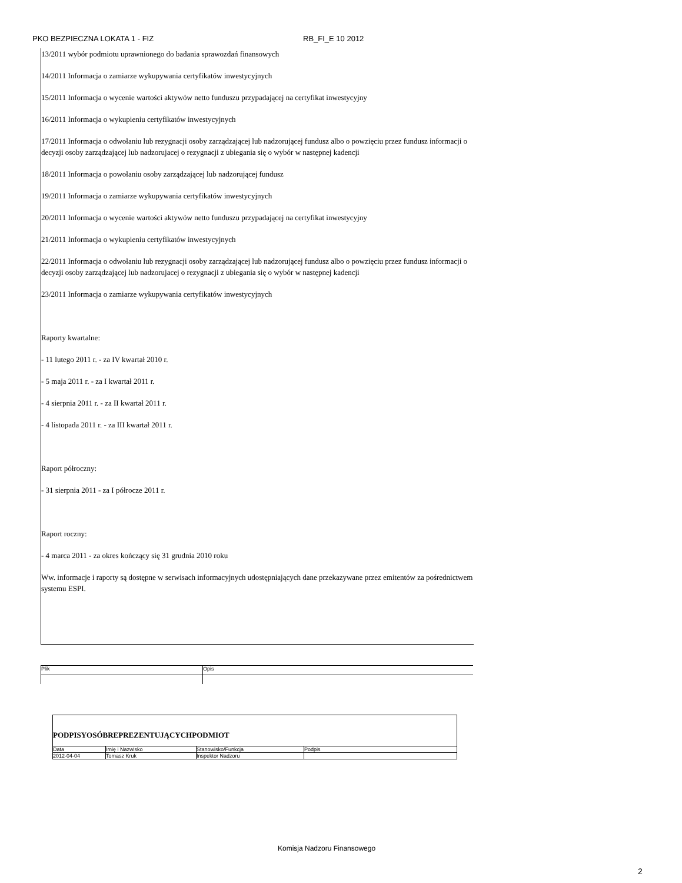PKO BEZPIECZNA LOKATA 1 - FIZ RB_FI_E 10 2012
13/2011 wybór podmiotu uprawnionego do badania sprawozdań finansowych
14/2011 Informacja o zamiarze wykupywania certyfikatów inwestycyjnych
15/2011 Informacja o wycenie wartości aktywów netto funduszu przypadającej na certyfikat inwestycyjny
16/2011 Informacja o wykupieniu certyfikatów inwestycyjnych
17/2011 Informacja o odwołaniu lub rezygnacji osoby zarządzającej lub nadzorującej fundusz albo o powzięciu przez fundusz informacji o decyzji osoby zarządzającej lub nadzorujacej o rezygnacji z ubiegania się o wybór w następnej kadencji
18/2011 Informacja o powołaniu osoby zarządzającej lub nadzorującej fundusz
19/2011 Informacja o zamiarze wykupywania certyfikatów inwestycyjnych
20/2011 Informacja o wycenie wartości aktywów netto funduszu przypadającej na certyfikat inwestycyjny
21/2011 Informacja o wykupieniu certyfikatów inwestycyjnych
22/2011 Informacja o odwołaniu lub rezygnacji osoby zarządzającej lub nadzorującej fundusz albo o powzięciu przez fundusz informacji o decyzji osoby zarządzającej lub nadzorujacej o rezygnacji z ubiegania się o wybór w następnej kadencji
23/2011 Informacja o zamiarze wykupywania certyfikatów inwestycyjnych
Raporty kwartalne:
- 11 lutego 2011 r. - za IV kwartał 2010 r.
- 5 maja 2011 r. - za I kwartał 2011 r.
- 4 sierpnia 2011 r. - za II kwartał 2011 r.
- 4 listopada 2011 r. - za III kwartał 2011 r.
Raport półroczny:
- 31 sierpnia 2011 - za I półrocze 2011 r.
Raport roczny:
- 4 marca 2011 - za okres kończący się 31 grudnia 2010 roku
Ww. informacje i raporty są dostępne w serwisach informacyjnych udostępniających dane przekazywane przez emitentów za pośrednictwem systemu ESPI.
| Plik | Opis |
| PODPISYOSÓBREPREZENTUJĄCYCHPODMIOT | | | |
| Data | Imię i Nazwisko | Stanowisko/Funkcja | Podpis |
| 2012-04-04 | Tomasz Kruk | Inspektor Nadzoru | |
Komisja Nadzoru Finansowego
2